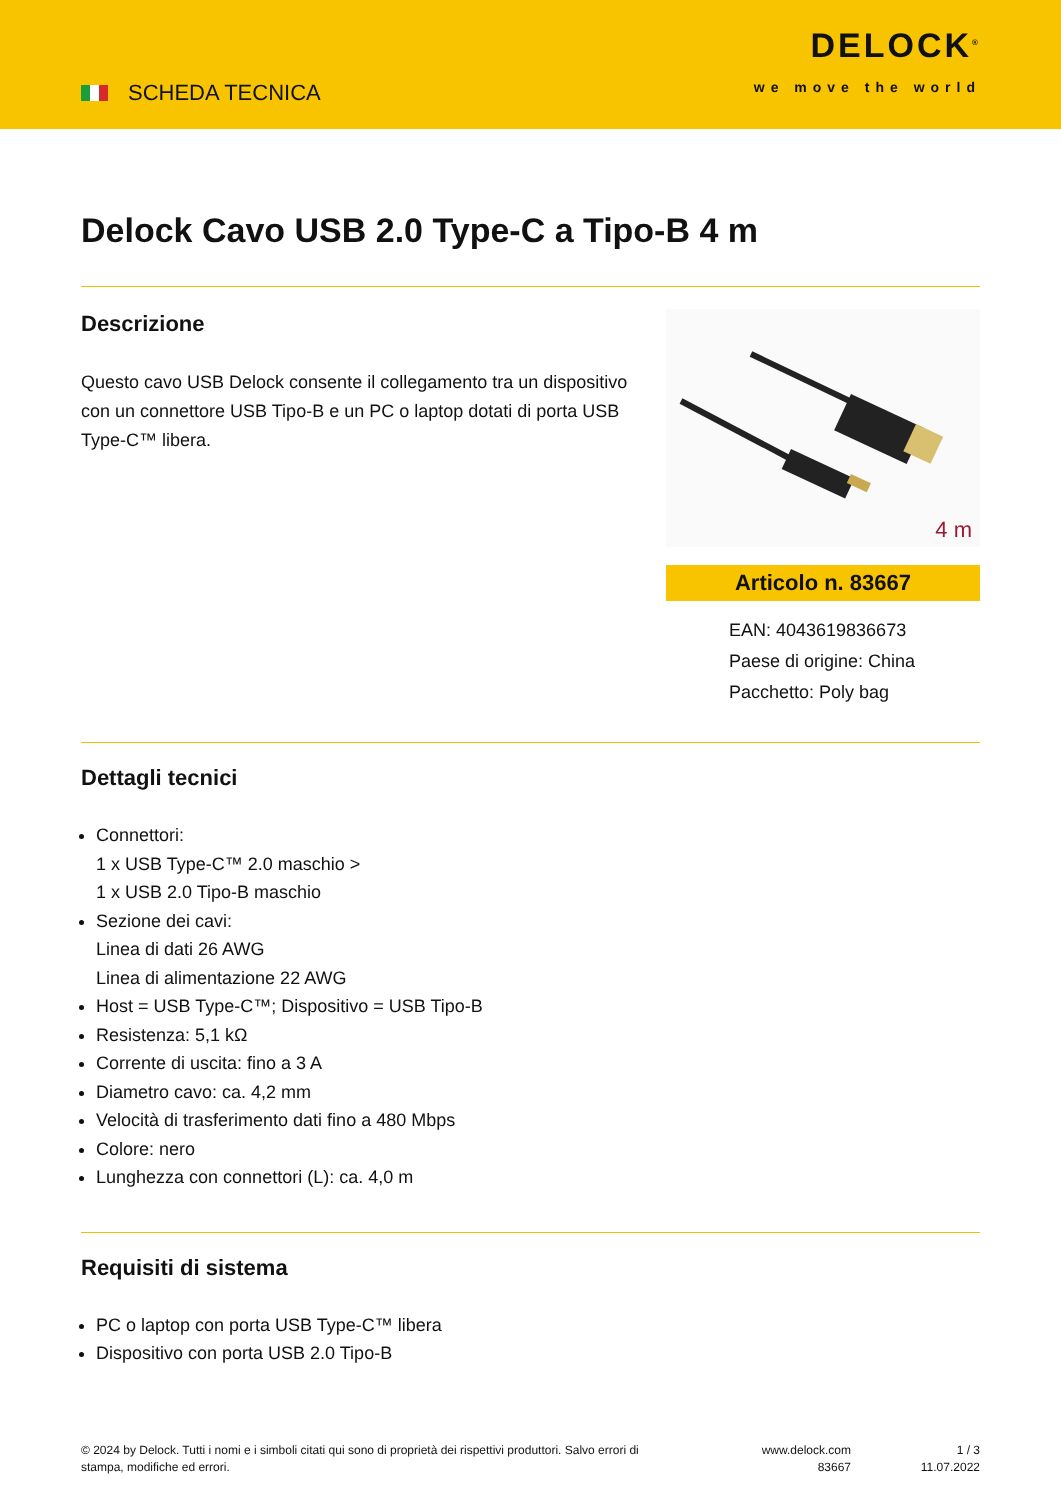SCHEDA TECNICA
DELOCK<sup>®</sup>
we move the world
Delock Cavo USB 2.0 Type-C a Tipo-B 4 m
Descrizione
Questo cavo USB Delock consente il collegamento tra un dispositivo con un connettore USB Tipo-B e un PC o laptop dotati di porta USB Type-C™ libera.
4 m
Articolo n. 83667
EAN: 4043619836673
Paese di origine: China
Pacchetto: Poly bag
Dettagli tecnici
Connettori:
1 x USB Type-C™ 2.0 maschio >
1 x USB 2.0 Tipo-B maschio
Sezione dei cavi:
Linea di dati 26 AWG
Linea di alimentazione 22 AWG
Host = USB Type-C™; Dispositivo = USB Tipo-B
Resistenza: 5,1 kΩ
Corrente di uscita: fino a 3 A
Diametro cavo: ca. 4,2 mm
Velocità di trasferimento dati fino a 480 Mbps
Colore: nero
Lunghezza con connettori (L): ca. 4,0 m
Requisiti di sistema
PC o laptop con porta USB Type-C™ libera
Dispositivo con porta USB 2.0 Tipo-B
© 2024 by Delock. Tutti i nomi e i simboli citati qui sono di proprietà dei rispettivi produttori. Salvo errori di stampa, modifiche ed errori.
www.delock.com
83667
1 / 3
11.07.2022